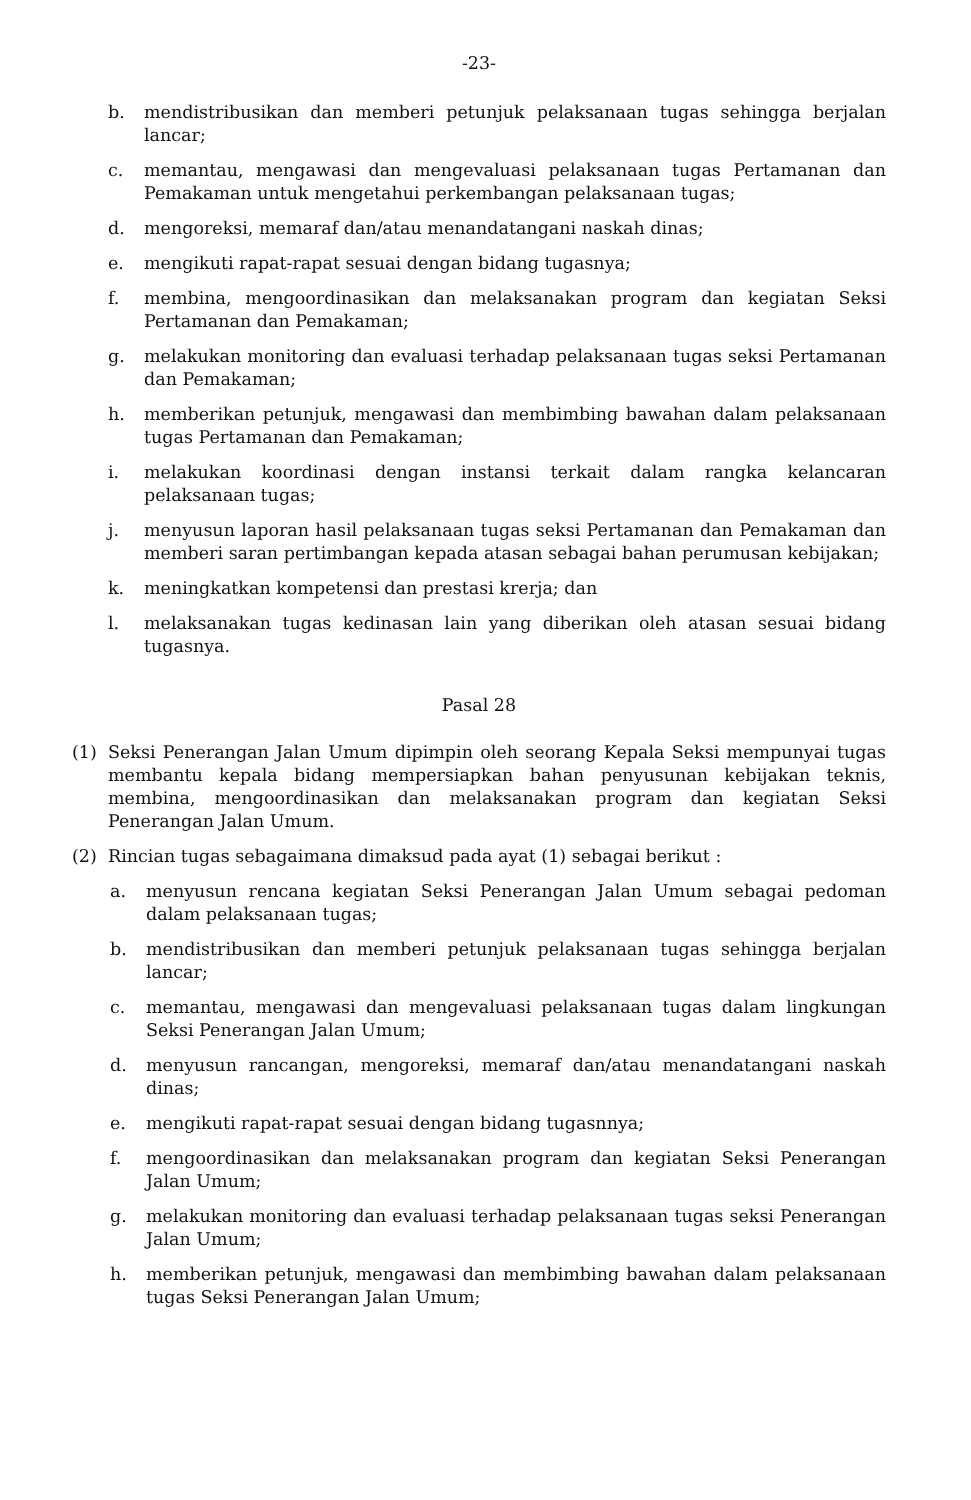-23-
b. mendistribusikan dan memberi petunjuk pelaksanaan tugas sehingga berjalan lancar;
c. memantau, mengawasi dan mengevaluasi pelaksanaan tugas Pertamanan dan Pemakaman untuk mengetahui perkembangan pelaksanaan tugas;
d. mengoreksi, memaraf dan/atau menandatangani naskah dinas;
e. mengikuti rapat-rapat sesuai dengan bidang tugasnya;
f. membina, mengoordinasikan dan melaksanakan program dan kegiatan Seksi Pertamanan dan Pemakaman;
g. melakukan monitoring dan evaluasi terhadap pelaksanaan tugas seksi Pertamanan dan Pemakaman;
h. memberikan petunjuk, mengawasi dan membimbing bawahan dalam pelaksanaan tugas Pertamanan dan Pemakaman;
i. melakukan koordinasi dengan instansi terkait dalam rangka kelancaran pelaksanaan tugas;
j. menyusun laporan hasil pelaksanaan tugas seksi Pertamanan dan Pemakaman dan memberi saran pertimbangan kepada atasan sebagai bahan perumusan kebijakan;
k. meningkatkan kompetensi dan prestasi krerja; dan
l. melaksanakan tugas kedinasan lain yang diberikan oleh atasan sesuai bidang tugasnya.
Pasal 28
(1) Seksi Penerangan Jalan Umum dipimpin oleh seorang Kepala Seksi mempunyai tugas membantu kepala bidang mempersiapkan bahan penyusunan kebijakan teknis, membina, mengoordinasikan dan melaksanakan program dan kegiatan Seksi Penerangan Jalan Umum.
(2) Rincian tugas sebagaimana dimaksud pada ayat (1) sebagai berikut :
a. menyusun rencana kegiatan Seksi Penerangan Jalan Umum sebagai pedoman dalam pelaksanaan tugas;
b. mendistribusikan dan memberi petunjuk pelaksanaan tugas sehingga berjalan lancar;
c. memantau, mengawasi dan mengevaluasi pelaksanaan tugas dalam lingkungan Seksi Penerangan Jalan Umum;
d. menyusun rancangan, mengoreksi, memaraf dan/atau menandatangani naskah dinas;
e. mengikuti rapat-rapat sesuai dengan bidang tugasnnya;
f. mengoordinasikan dan melaksanakan program dan kegiatan Seksi Penerangan Jalan Umum;
g. melakukan monitoring dan evaluasi terhadap pelaksanaan tugas seksi Penerangan Jalan Umum;
h. memberikan petunjuk, mengawasi dan membimbing bawahan dalam pelaksanaan tugas Seksi Penerangan Jalan Umum;